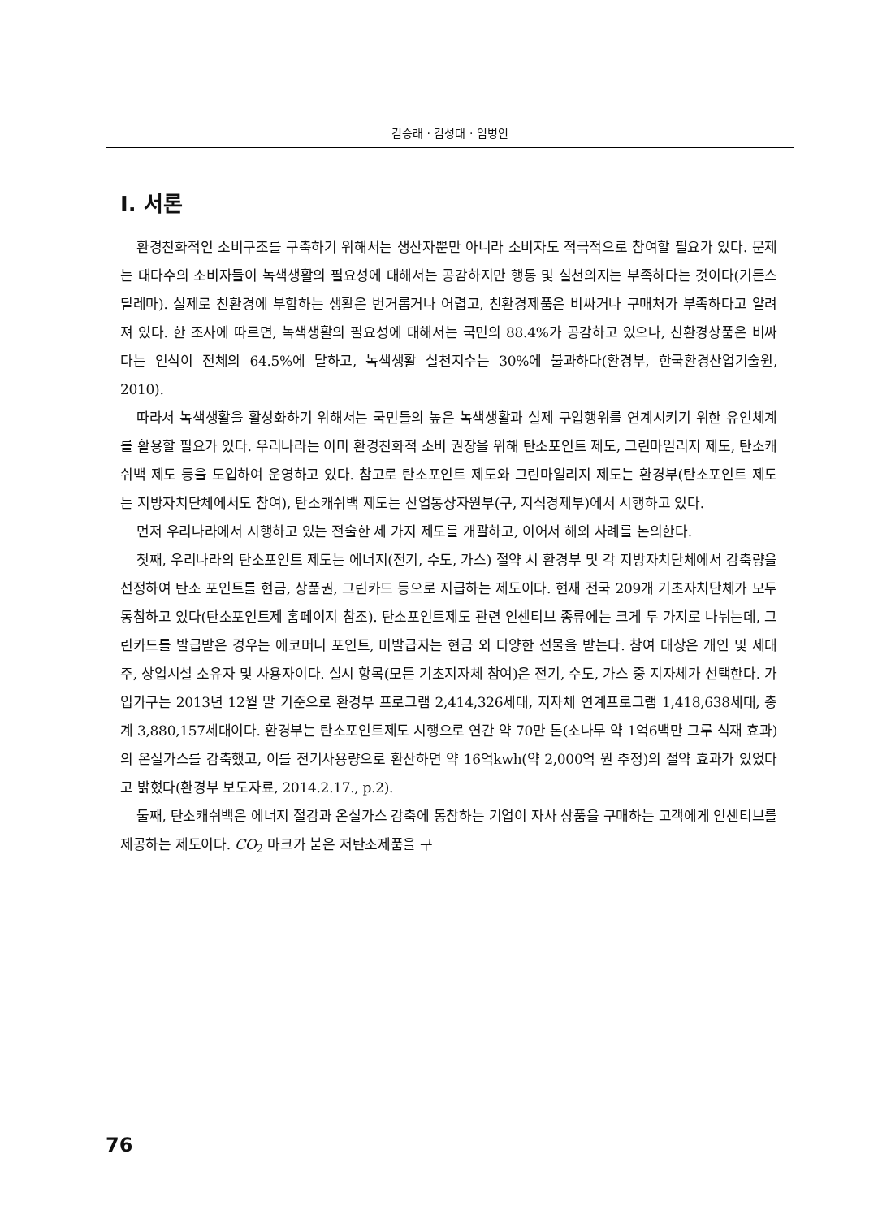김승래 · 김성태 · 임병인
Ⅰ. 서론
환경친화적인 소비구조를 구축하기 위해서는 생산자뿐만 아니라 소비자도 적극적으로 참여할 필요가 있다. 문제는 대다수의 소비자들이 녹색생활의 필요성에 대해서는 공감하지만 행동 및 실천의지는 부족하다는 것이다(기든스 딜레마). 실제로 친환경에 부합하는 생활은 번거롭거나 어렵고, 친환경제품은 비싸거나 구매처가 부족하다고 알려져 있다. 한 조사에 따르면, 녹색생활의 필요성에 대해서는 국민의 88.4%가 공감하고 있으나, 친환경상품은 비싸다는 인식이 전체의 64.5%에 달하고, 녹색생활 실천지수는 30%에 불과하다(환경부, 한국환경산업기술원, 2010).
따라서 녹색생활을 활성화하기 위해서는 국민들의 높은 녹색생활과 실제 구입행위를 연계시키기 위한 유인체계를 활용할 필요가 있다. 우리나라는 이미 환경친화적 소비 권장을 위해 탄소포인트 제도, 그린마일리지 제도, 탄소캐쉬백 제도 등을 도입하여 운영하고 있다. 참고로 탄소포인트 제도와 그린마일리지 제도는 환경부(탄소포인트 제도는 지방자치단체에서도 참여), 탄소캐쉬백 제도는 산업통상자원부(구, 지식경제부)에서 시행하고 있다.
먼저 우리나라에서 시행하고 있는 전술한 세 가지 제도를 개괄하고, 이어서 해외 사례를 논의한다.
첫째, 우리나라의 탄소포인트 제도는 에너지(전기, 수도, 가스) 절약 시 환경부 및 각 지방자치단체에서 감축량을 선정하여 탄소 포인트를 현금, 상품권, 그린카드 등으로 지급하는 제도이다. 현재 전국 209개 기초자치단체가 모두 동참하고 있다(탄소포인트제 홈페이지 참조). 탄소포인트제도 관련 인센티브 종류에는 크게 두 가지로 나뉘는데, 그린카드를 발급받은 경우는 에코머니 포인트, 미발급자는 현금 외 다양한 선물을 받는다. 참여 대상은 개인 및 세대주, 상업시설 소유자 및 사용자이다. 실시 항목(모든 기초지자체 참여)은 전기, 수도, 가스 중 지자체가 선택한다. 가입가구는 2013년 12월 말 기준으로 환경부 프로그램 2,414,326세대, 지자체 연계프로그램 1,418,638세대, 총계 3,880,157세대이다. 환경부는 탄소포인트제도 시행으로 연간 약 70만 톤(소나무 약 1억6백만 그루 식재 효과)의 온실가스를 감축했고, 이를 전기사용량으로 환산하면 약 16억kwh(약 2,000억 원 추정)의 절약 효과가 있었다고 밝혔다(환경부 보도자료, 2014.2.17., p.2).
둘째, 탄소캐쉬백은 에너지 절감과 온실가스 감축에 동참하는 기업이 자사 상품을 구매하는 고객에게 인센티브를 제공하는 제도이다. CO<sub>2</sub> 마크가 붙은 저탄소제품을 구
76